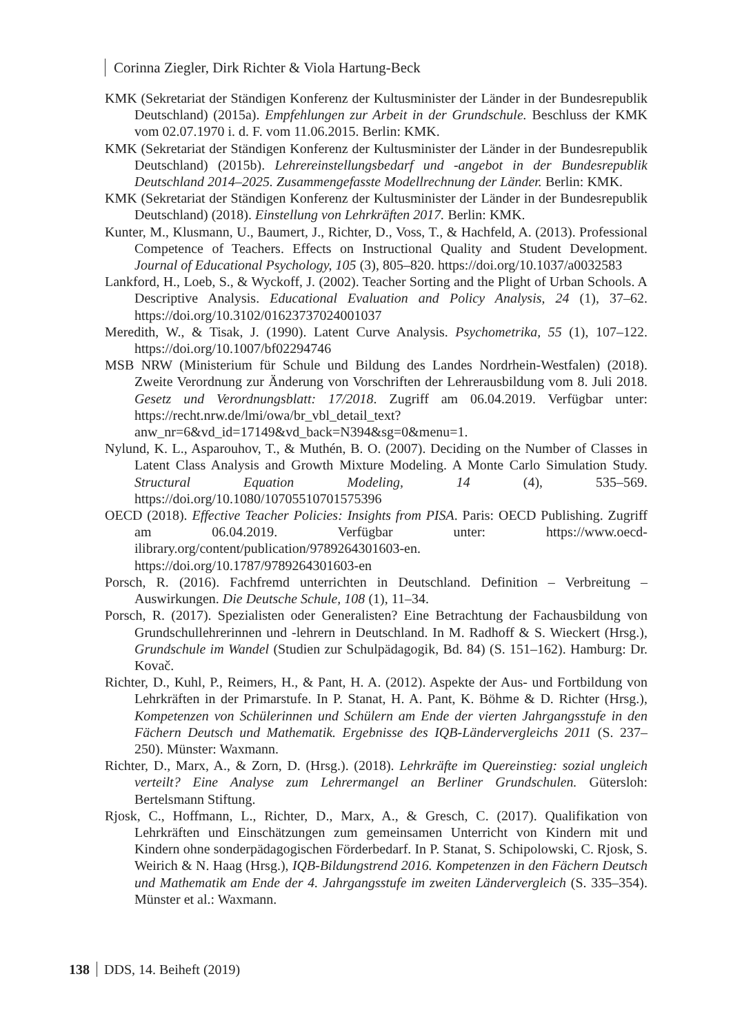Corinna Ziegler, Dirk Richter & Viola Hartung-Beck
KMK (Sekretariat der Ständigen Konferenz der Kultusminister der Länder in der Bundesrepublik Deutschland) (2015a). Empfehlungen zur Arbeit in der Grundschule. Beschluss der KMK vom 02.07.1970 i. d. F. vom 11.06.2015. Berlin: KMK.
KMK (Sekretariat der Ständigen Konferenz der Kultusminister der Länder in der Bundesrepublik Deutschland) (2015b). Lehrereinstellungsbedarf und -angebot in der Bundesrepublik Deutschland 2014–2025. Zusammengefasste Modellrechnung der Länder. Berlin: KMK.
KMK (Sekretariat der Ständigen Konferenz der Kultusminister der Länder in der Bundesrepublik Deutschland) (2018). Einstellung von Lehrkräften 2017. Berlin: KMK.
Kunter, M., Klusmann, U., Baumert, J., Richter, D., Voss, T., & Hachfeld, A. (2013). Professional Competence of Teachers. Effects on Instructional Quality and Student Development. Journal of Educational Psychology, 105 (3), 805–820. https://doi.org/10.1037/a0032583
Lankford, H., Loeb, S., & Wyckoff, J. (2002). Teacher Sorting and the Plight of Urban Schools. A Descriptive Analysis. Educational Evaluation and Policy Analysis, 24 (1), 37–62. https://doi.org/10.3102/01623737024001037
Meredith, W., & Tisak, J. (1990). Latent Curve Analysis. Psychometrika, 55 (1), 107–122. https://doi.org/10.1007/bf02294746
MSB NRW (Ministerium für Schule und Bildung des Landes Nordrhein-Westfalen) (2018). Zweite Verordnung zur Änderung von Vorschriften der Lehrerausbildung vom 8. Juli 2018. Gesetz und Verordnungsblatt: 17/2018. Zugriff am 06.04.2019. Verfügbar unter: https://recht.nrw.de/lmi/owa/br_vbl_detail_text?anw_nr=6&vd_id=17149&vd_back=N394&sg=0&menu=1.
Nylund, K. L., Asparouhov, T., & Muthén, B. O. (2007). Deciding on the Number of Classes in Latent Class Analysis and Growth Mixture Modeling. A Monte Carlo Simulation Study. Structural Equation Modeling, 14 (4), 535–569. https://doi.org/10.1080/10705510701575396
OECD (2018). Effective Teacher Policies: Insights from PISA. Paris: OECD Publishing. Zugriff am 06.04.2019. Verfügbar unter: https://www.oecd-ilibrary.org/content/publication/9789264301603-en. https://doi.org/10.1787/9789264301603-en
Porsch, R. (2016). Fachfremd unterrichten in Deutschland. Definition – Verbreitung – Auswirkungen. Die Deutsche Schule, 108 (1), 11–34.
Porsch, R. (2017). Spezialisten oder Generalisten? Eine Betrachtung der Fachausbildung von Grundschullehrerinnen und -lehrern in Deutschland. In M. Radhoff & S. Wieckert (Hrsg.), Grundschule im Wandel (Studien zur Schulpädagogik, Bd. 84) (S. 151–162). Hamburg: Dr. Kovač.
Richter, D., Kuhl, P., Reimers, H., & Pant, H. A. (2012). Aspekte der Aus- und Fortbildung von Lehrkräften in der Primarstufe. In P. Stanat, H. A. Pant, K. Böhme & D. Richter (Hrsg.), Kompetenzen von Schülerinnen und Schülern am Ende der vierten Jahrgangsstufe in den Fächern Deutsch und Mathematik. Ergebnisse des IQB-Ländervergleichs 2011 (S. 237–250). Münster: Waxmann.
Richter, D., Marx, A., & Zorn, D. (Hrsg.). (2018). Lehrkräfte im Quereinstieg: sozial ungleich verteilt? Eine Analyse zum Lehrermangel an Berliner Grundschulen. Gütersloh: Bertelsmann Stiftung.
Rjosk, C., Hoffmann, L., Richter, D., Marx, A., & Gresch, C. (2017). Qualifikation von Lehrkräften und Einschätzungen zum gemeinsamen Unterricht von Kindern mit und Kindern ohne sonderpädagogischen Förderbedarf. In P. Stanat, S. Schipolowski, C. Rjosk, S. Weirich & N. Haag (Hrsg.), IQB-Bildungstrend 2016. Kompetenzen in den Fächern Deutsch und Mathematik am Ende der 4. Jahrgangsstufe im zweiten Ländervergleich (S. 335–354). Münster et al.: Waxmann.
138 DDS, 14. Beiheft (2019)